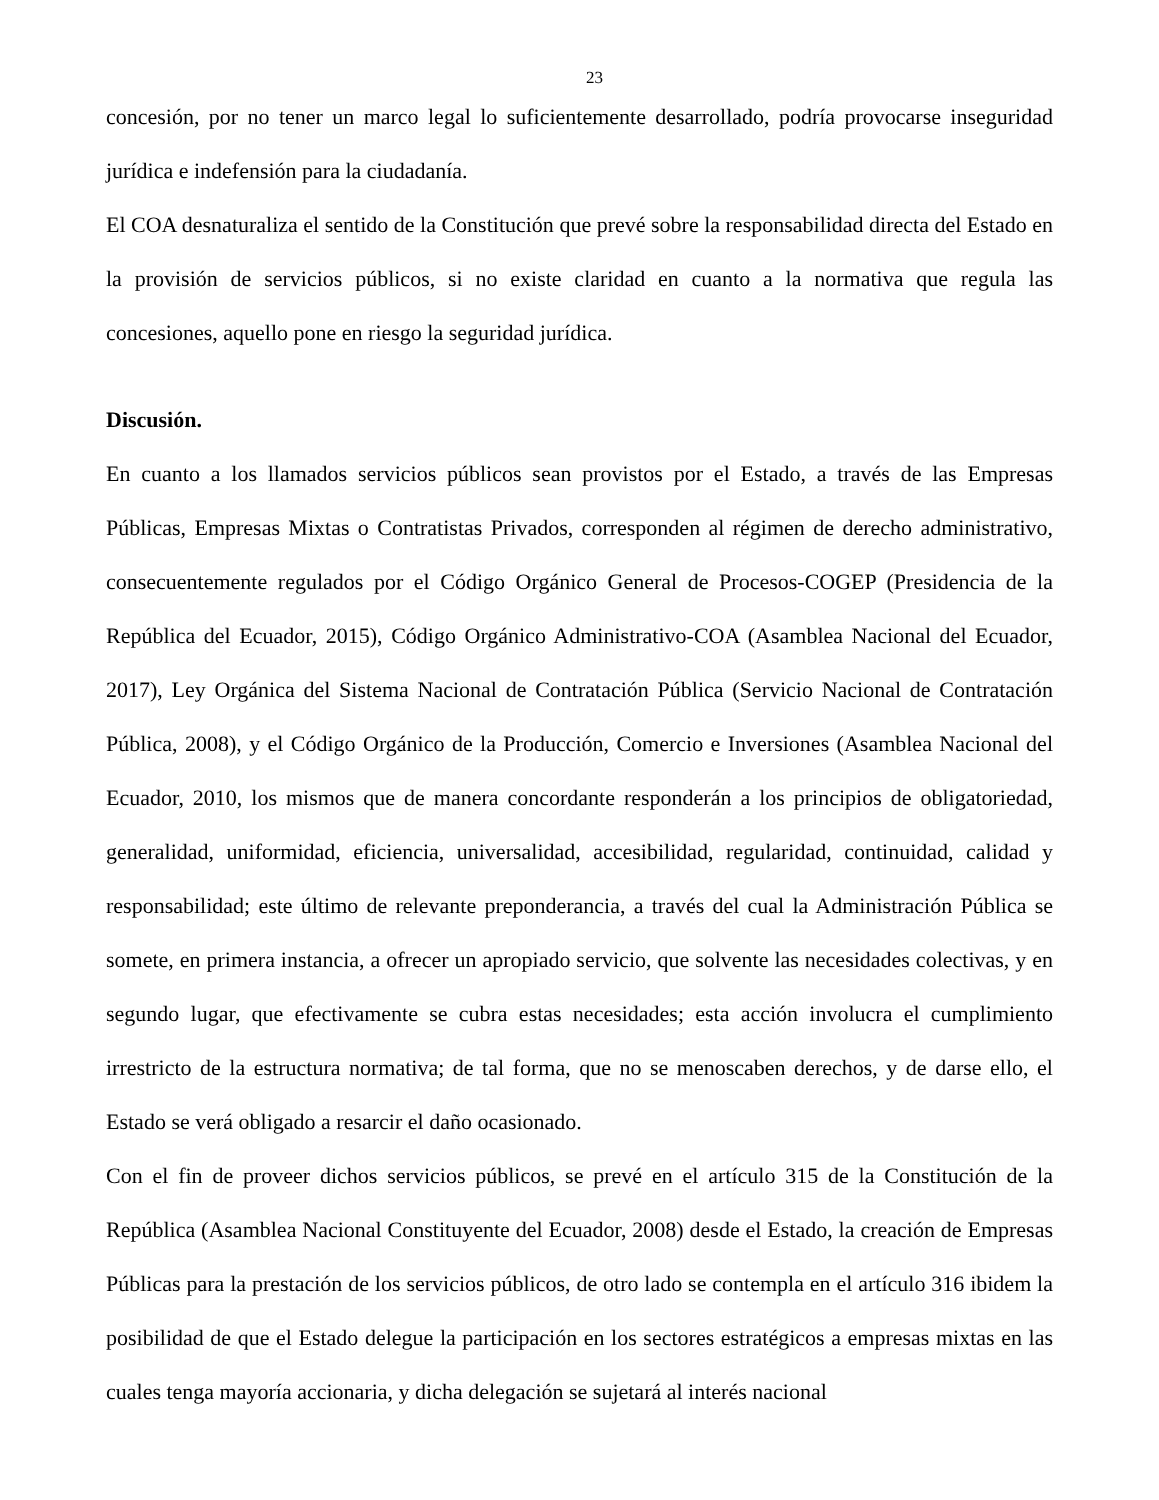23
concesión, por no tener un marco legal lo suficientemente desarrollado, podría provocarse inseguridad jurídica e indefensión para la ciudadanía.
El COA desnaturaliza el sentido de la Constitución que prevé sobre la responsabilidad directa del Estado en la provisión de servicios públicos, si no existe claridad en cuanto a la normativa que regula las concesiones, aquello pone en riesgo la seguridad jurídica.
Discusión.
En cuanto a los llamados servicios públicos sean provistos por el Estado, a través de las Empresas Públicas, Empresas Mixtas o Contratistas Privados, corresponden al régimen de derecho administrativo, consecuentemente regulados por el Código Orgánico General de Procesos-COGEP (Presidencia de la República del Ecuador, 2015), Código Orgánico Administrativo-COA (Asamblea Nacional del Ecuador, 2017), Ley Orgánica del Sistema Nacional de Contratación Pública (Servicio Nacional de Contratación Pública, 2008), y el Código Orgánico de la Producción, Comercio e Inversiones (Asamblea Nacional del Ecuador, 2010, los mismos que de manera concordante responderán a los principios de obligatoriedad, generalidad, uniformidad, eficiencia, universalidad, accesibilidad, regularidad, continuidad, calidad y responsabilidad; este último de relevante preponderancia, a través del cual la Administración Pública se somete, en primera instancia, a ofrecer un apropiado servicio, que solvente las necesidades colectivas, y en segundo lugar, que efectivamente se cubra estas necesidades; esta acción involucra el cumplimiento irrestricto de la estructura normativa; de tal forma, que no se menoscaben derechos, y de darse ello, el Estado se verá obligado a resarcir el daño ocasionado.
Con el fin de proveer dichos servicios públicos, se prevé en el artículo 315 de la Constitución de la República (Asamblea Nacional Constituyente del Ecuador, 2008) desde el Estado, la creación de Empresas Públicas para la prestación de los servicios públicos, de otro lado se contempla en el artículo 316 ibidem la posibilidad de que el Estado delegue la participación en los sectores estratégicos a empresas mixtas en las cuales tenga mayoría accionaria, y dicha delegación se sujetará al interés nacional